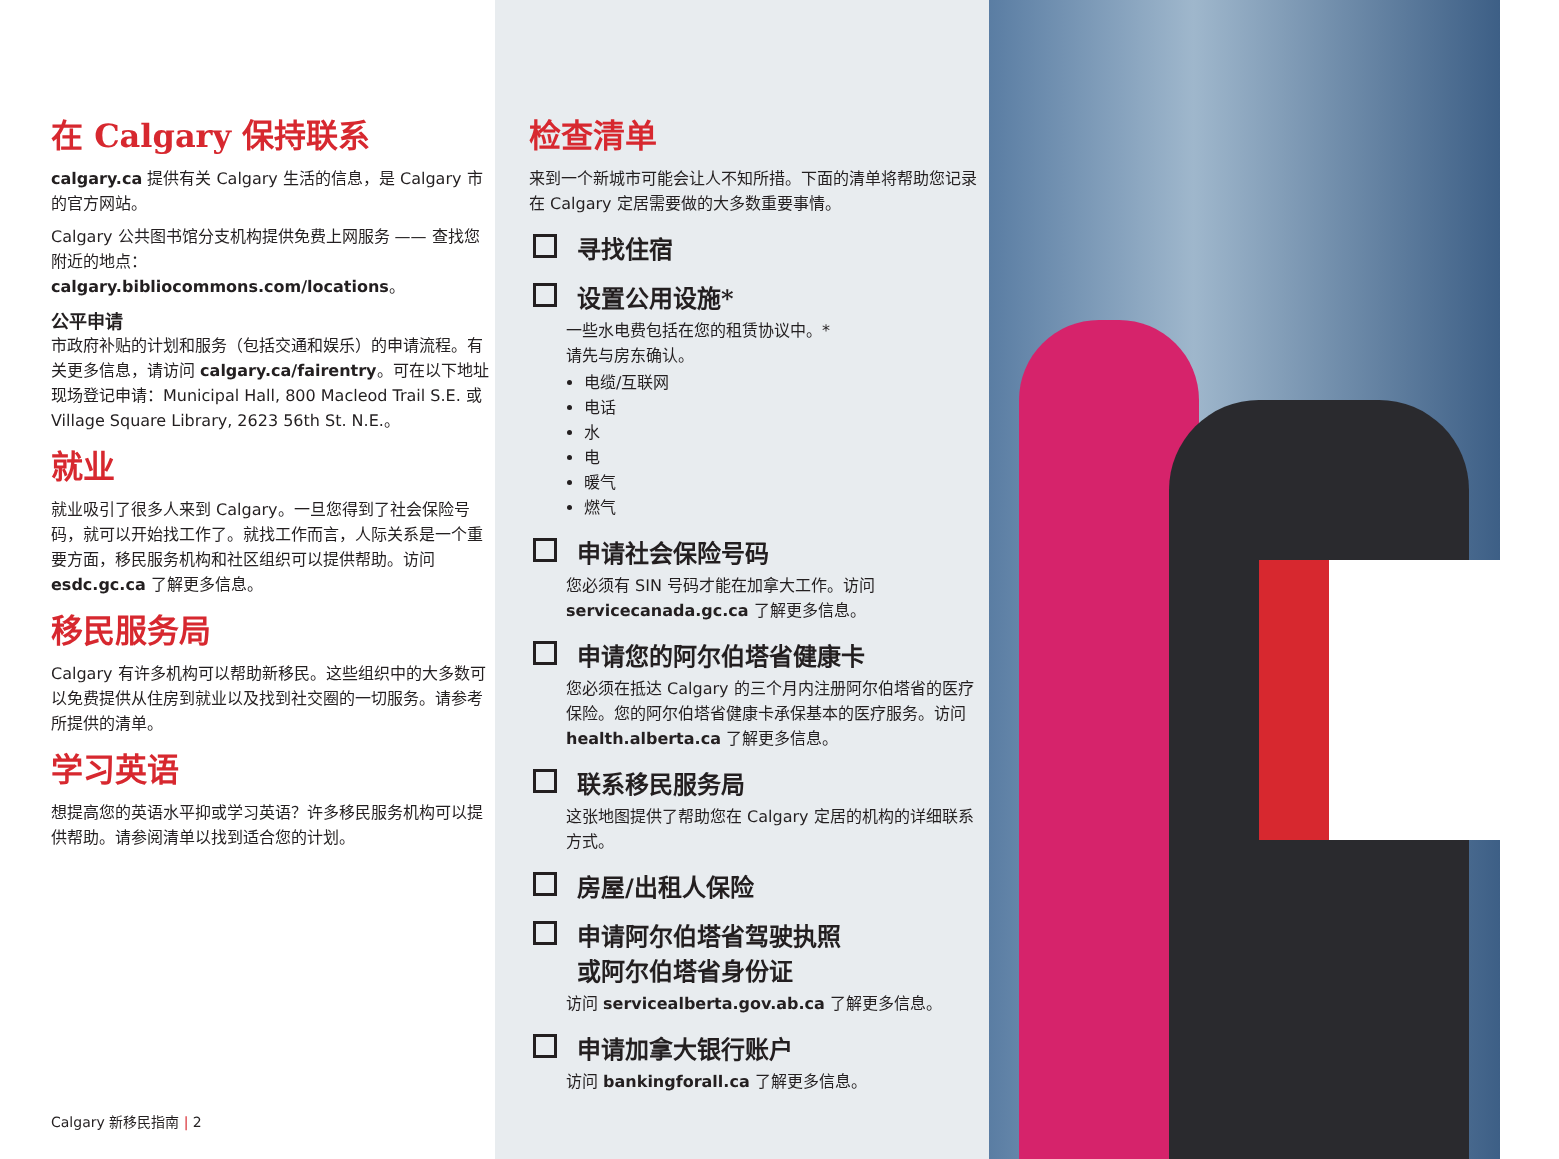在 Calgary 保持联系
calgary.ca 提供有关 Calgary 生活的信息，是 Calgary 市的官方网站。
Calgary 公共图书馆分支机构提供免费上网服务 —— 查找您附近的地点：calgary.bibliocommons.com/locations。
公平申请
市政府补贴的计划和服务（包括交通和娱乐）的申请流程。有关更多信息，请访问 calgary.ca/fairentry。可在以下地址现场登记申请：Municipal Hall, 800 Macleod Trail S.E. 或 Village Square Library, 2623 56th St. N.E.。
就业
就业吸引了很多人来到 Calgary。一旦您得到了社会保险号码，就可以开始找工作了。就找工作而言，人际关系是一个重要方面，移民服务机构和社区组织可以提供帮助。访问 esdc.gc.ca 了解更多信息。
移民服务局
Calgary 有许多机构可以帮助新移民。这些组织中的大多数可以免费提供从住房到就业以及找到社交圈的一切服务。请参考所提供的清单。
学习英语
想提高您的英语水平抑或学习英语？许多移民服务机构可以提供帮助。请参阅清单以找到适合您的计划。
Calgary 新移民指南 | 2
检查清单
来到一个新城市可能会让人不知所措。下面的清单将帮助您记录在 Calgary 定居需要做的大多数重要事情。
寻找住宿
设置公用设施*
一些水电费包括在您的租赁协议中。*
请先与房东确认。
电缆/互联网
电话
水
电
暖气
燃气
申请社会保险号码
您必须有 SIN 号码才能在加拿大工作。访问 servicecanada.gc.ca 了解更多信息。
申请您的阿尔伯塔省健康卡
您必须在抵达 Calgary 的三个月内注册阿尔伯塔省的医疗保险。您的阿尔伯塔省健康卡承保基本的医疗服务。访问 health.alberta.ca 了解更多信息。
联系移民服务局
这张地图提供了帮助您在 Calgary 定居的机构的详细联系方式。
房屋/出租人保险
申请阿尔伯塔省驾驶执照
或阿尔伯塔省身份证
访问 servicealberta.gov.ab.ca 了解更多信息。
申请加拿大银行账户
访问 bankingforall.ca 了解更多信息。